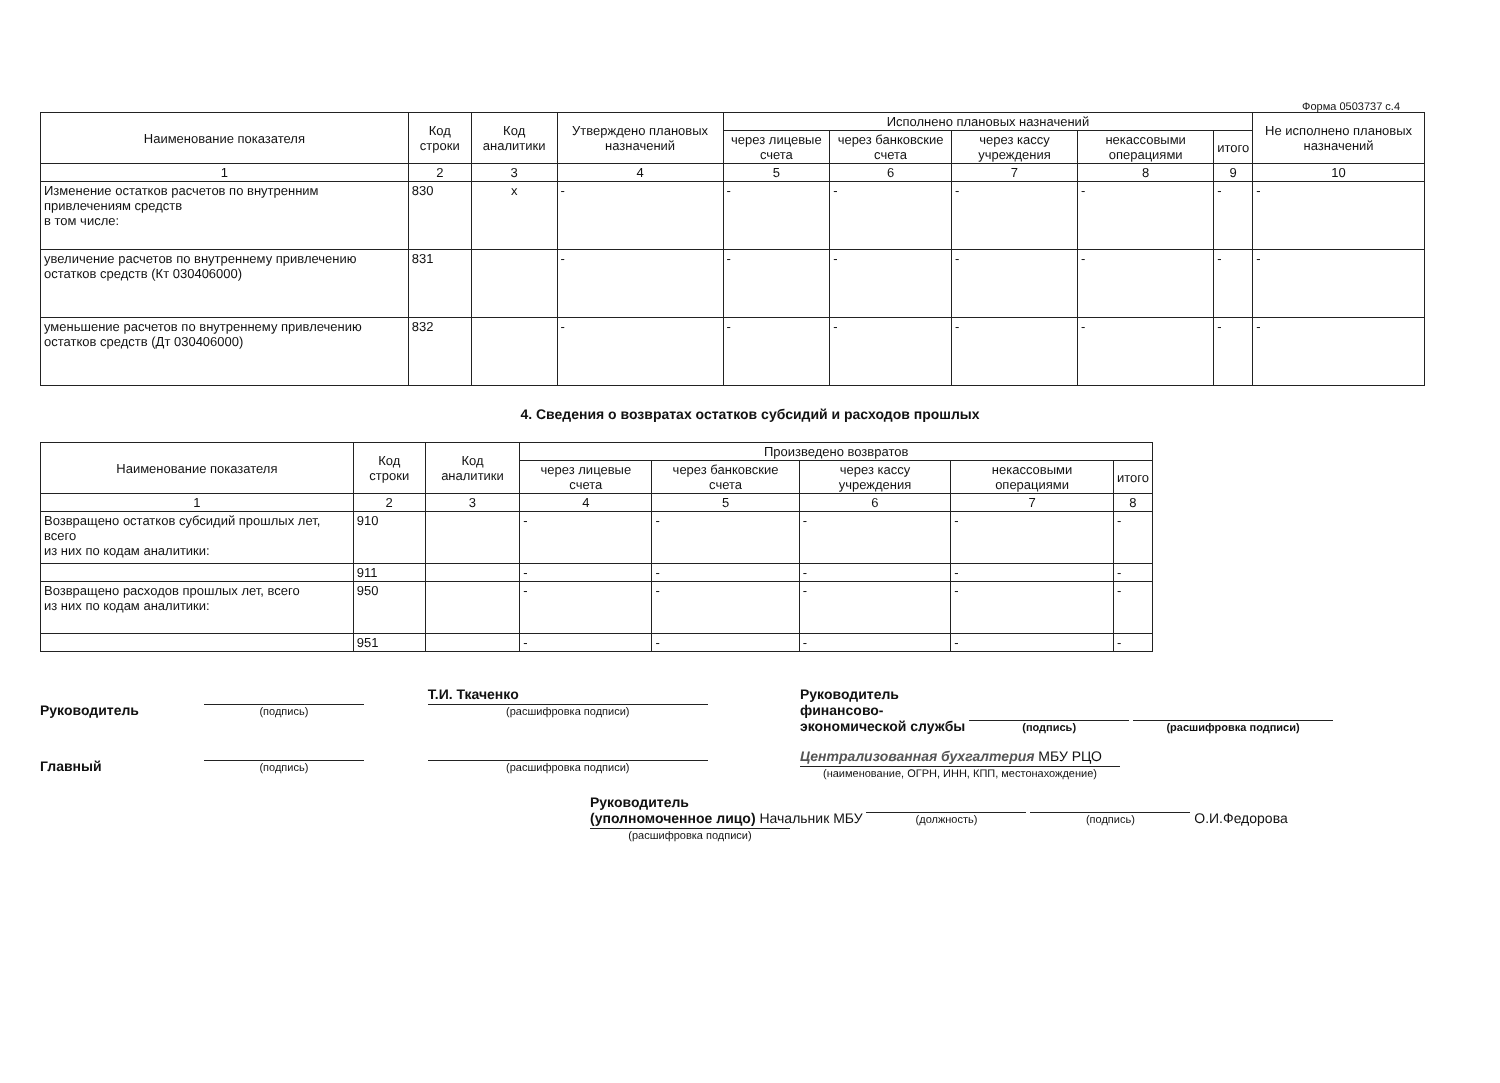Форма 0503737 с.4
| Наименование показателя | Код строки | Код аналитики | Утверждено плановых назначений | Исполнено плановых назначений | | | | | Не исполнено плановых назначений |
| --- | --- | --- | --- | --- | --- | --- | --- | --- | --- |
| | | | | через лицевые счета | через банковские счета | через кассу учреждения | некассовыми операциями | итого | |
| 1 | 2 | 3 | 4 | 5 | 6 | 7 | 8 | 9 | 10 |
| Изменение остатков расчетов по внутренним привлечениям средств в том числе: | 830 | x | - | - | - | - | - | - | - |
| увеличение расчетов по внутреннему привлечению остатков средств (Кт 030406000) | 831 | | - | - | - | - | - | - | - |
| уменьшение расчетов по внутреннему привлечению остатков средств (Дт 030406000) | 832 | | - | - | - | - | - | - | - |
4. Сведения о возвратах остатков субсидий и расходов прошлых
| Наименование показателя | Код строки | Код аналитики | Произведено возвратов | | | | |
| --- | --- | --- | --- | --- | --- | --- | --- |
| | | | через лицевые счета | через банковские счета | через кассу учреждения | некассовыми операциями | итого |
| 1 | 2 | 3 | 4 | 5 | 6 | 7 | 8 |
| Возвращено остатков субсидий прошлых лет, всего из них по кодам аналитики: | 910 | | - | - | - | - | - |
| | 911 | | - | - | - | - | - |
| Возвращено расходов прошлых лет, всего из них по кодам аналитики: | 950 | | - | - | - | - | - |
| | 951 | | - | - | - | - | - |
Руководитель (подпись) Т.И. Ткаченко
(расшифровка подписи)
Главный (подпись) (расшифровка подписи)
Руководитель
финансово-
экономической службы (подпись) (расшифровка подписи)
Централизованная бухгалтерия МБУ РЦО
(наименование, ОГРН, ИНН, КПП, местонахождение)
Руководитель
(уполномоченное лицо) Начальник МБУ (должность) (подпись) О.И.Федорова (расшифровка подписи)